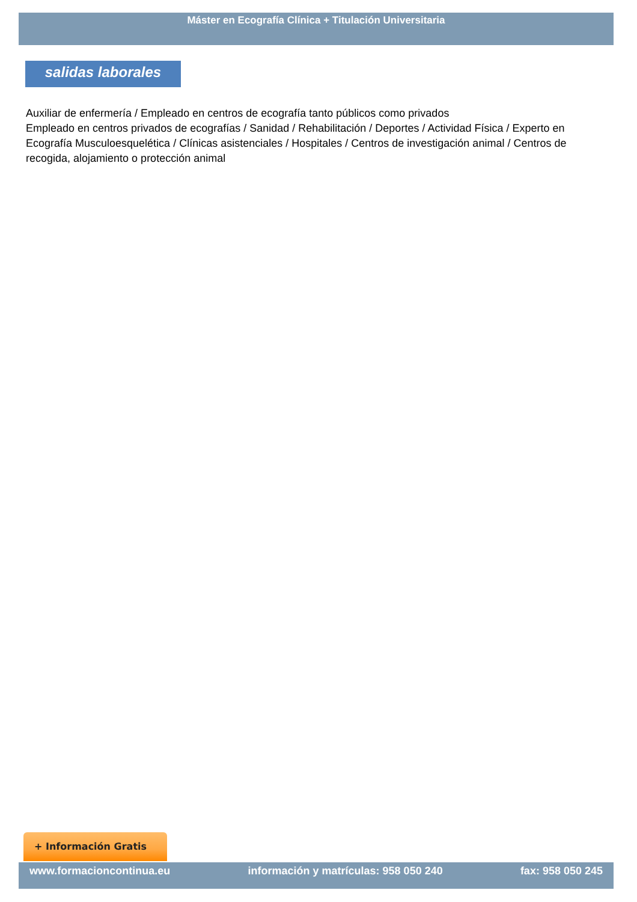Máster en Ecografía Clínica + Titulación Universitaria
salidas laborales
Auxiliar de enfermería / Empleado en centros de ecografía tanto públicos como privados
Empleado en centros privados de ecografías / Sanidad / Rehabilitación / Deportes / Actividad Física / Experto en Ecografía Musculoesquelética / Clínicas asistenciales / Hospitales / Centros de investigación animal / Centros de recogida, alojamiento o protección animal
+ Información Gratis
www.formacioncontinua.eu información y matrículas: 958 050 240 fax: 958 050 245